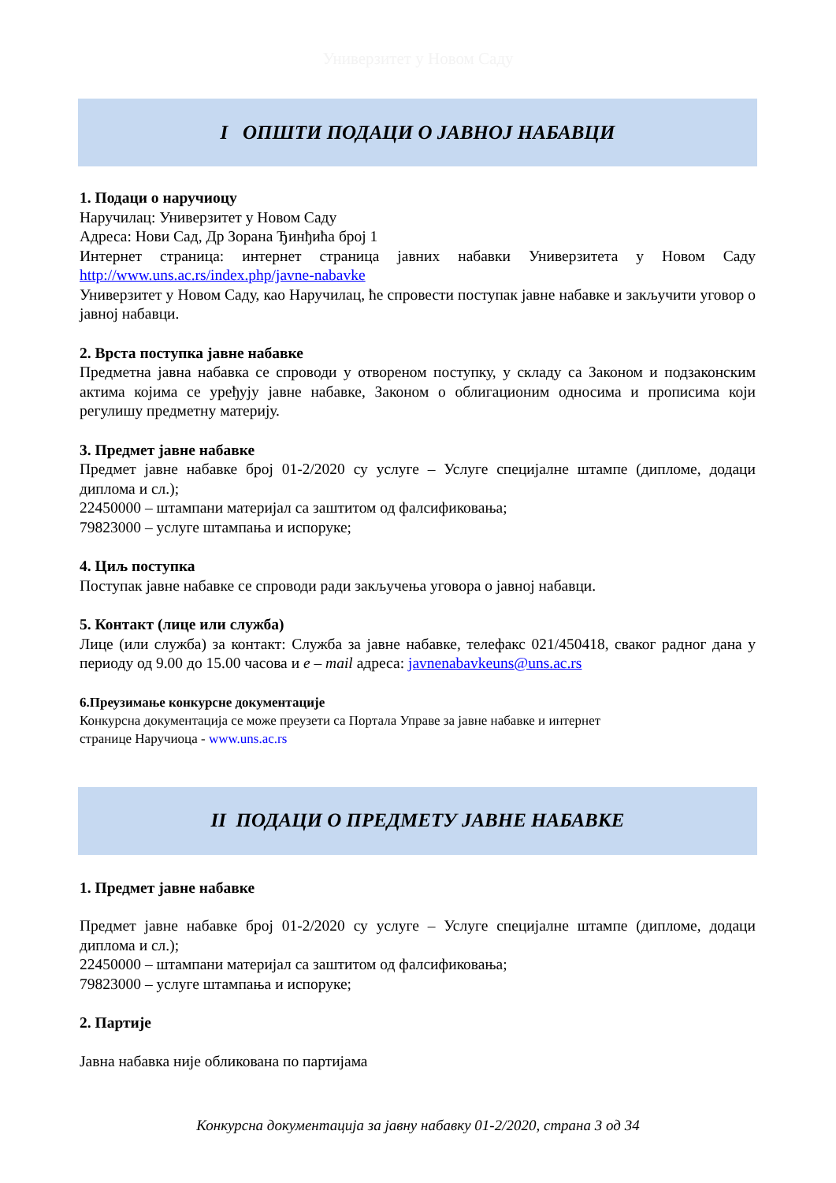Универзитет у Новом Саду
I ОПШТИ ПОДАЦИ О ЈАВНОЈ НАБАВЦИ
1. Подаци о наручиоцу
Наручилац: Универзитет у Новом Саду
Адреса: Нови Сад, Др Зорана Ђинђића број 1
Интернет страница: интернет страница јавних набавки Универзитета у Новом Саду http://www.uns.ac.rs/index.php/javne-nabavke
Универзитет у Новом Саду, као Наручилац, ће спровести поступак јавне набавке и закључити уговор о јавној набавци.
2. Врста поступка јавне набавке
Предметна јавна набавка се спроводи у отвореном поступку, у складу са Законом и подзаконским актима којима се уређују јавне набавке, Законом о облигационим односима и прописима који регулишу предметну материју.
3. Предмет јавне набавке
Предмет јавне набавке број 01-2/2020 су услуге – Услуге специјалне штампе (дипломе, додаци диплома и сл.);
22450000 – штампани материјал са заштитом од фалсификовања;
79823000 – услуге штампања и испоруке;
4. Циљ поступка
Поступак јавне набавке се спроводи ради закључења уговора о јавној набавци.
5. Контакт (лице или служба)
Лице (или служба) за контакт: Служба за јавне набавке, телефакс 021/450418, сваког радног дана у периоду од 9.00 до 15.00 часова и e – mail адреса: javnenabavkeuns@uns.ac.rs
6.Преузимање конкурсне документације
Конкурсна документација се може преузети са Портала Управе за јавне набавке и интернет
странице Наручиоца - www.uns.ac.rs
II ПОДАЦИ О ПРЕДМЕТУ ЈАВНЕ НАБАВКЕ
1. Предмет јавне набавке
Предмет јавне набавке број 01-2/2020 су услуге – Услуге специјалне штампе (дипломе, додаци диплома и сл.);
22450000 – штампани материјал са заштитом од фалсификовања;
79823000 – услуге штампања и испоруке;
2. Партије
Јавна набавка није обликована по партијама
Конкурсна документација за јавну набавку 01-2/2020, страна 3 од 34